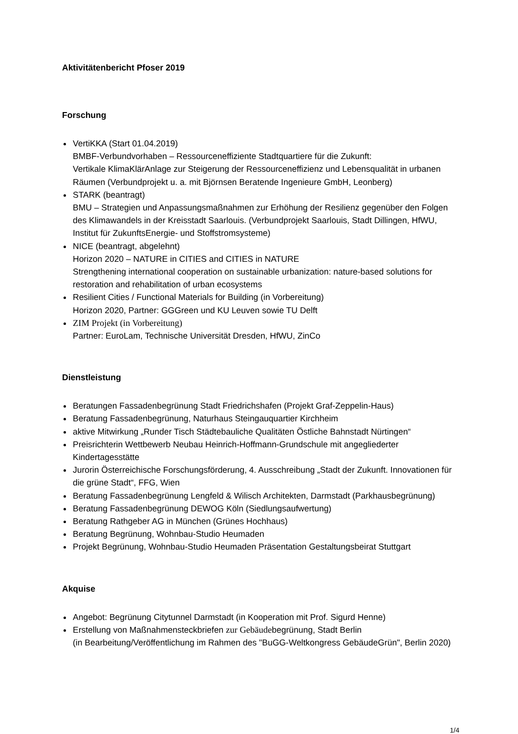Aktivitätenbericht Pfoser 2019
Forschung
VertiKKA (Start 01.04.2019)
BMBF-Verbundvorhaben – Ressourceneffiziente Stadtquartiere für die Zukunft:
Vertikale KlimaKlärAnlage zur Steigerung der Ressourceneffizienz und Lebensqualität in urbanen Räumen (Verbundprojekt u. a. mit Björnsen Beratende Ingenieure GmbH, Leonberg)
STARK (beantragt)
BMU – Strategien und Anpassungsmaßnahmen zur Erhöhung der Resilienz gegenüber den Folgen des Klimawandels in der Kreisstadt Saarlouis. (Verbundprojekt Saarlouis, Stadt Dillingen, HfWU, Institut für ZukunftsEnergie- und Stoffstromsysteme)
NICE (beantragt, abgelehnt)
Horizon 2020 – NATURE in CITIES and CITIES in NATURE
Strengthening international cooperation on sustainable urbanization: nature-based solutions for restoration and rehabilitation of urban ecosystems
Resilient Cities / Functional Materials for Building (in Vorbereitung)
Horizon 2020, Partner: GGGreen und KU Leuven sowie TU Delft
ZIM Projekt (in Vorbereitung)
Partner: EuroLam, Technische Universität Dresden, HfWU, ZinCo
Dienstleistung
Beratungen Fassadenbegrünung Stadt Friedrichshafen (Projekt Graf-Zeppelin-Haus)
Beratung Fassadenbegrünung, Naturhaus Steingauquartier Kirchheim
aktive Mitwirkung „Runder Tisch Städtebauliche Qualitäten Östliche Bahnstadt Nürtingen“
Preisrichterin Wettbewerb Neubau Heinrich-Hoffmann-Grundschule mit angegliederter Kindertagesstätte
Jurorin Österreichische Forschungsförderung, 4. Ausschreibung „Stadt der Zukunft. Innovationen für die grüne Stadt“, FFG, Wien
Beratung Fassadenbegrünung Lengfeld & Wilisch Architekten, Darmstadt (Parkhausbegrünung)
Beratung Fassadenbegrünung DEWOG Köln (Siedlungsaufwertung)
Beratung Rathgeber AG in München (Grünes Hochhaus)
Beratung Begrünung, Wohnbau-Studio Heumaden
Projekt Begrünung, Wohnbau-Studio Heumaden Präsentation Gestaltungsbeirat Stuttgart
Akquise
Angebot: Begrünung Citytunnel Darmstadt (in Kooperation mit Prof. Sigurd Henne)
Erstellung von Maßnahmensteckbriefen zur Gebäudebegrünung, Stadt Berlin
(in Bearbeitung/Veröffentlichung im Rahmen des "BuGG-Weltkongress GebäudeGrün", Berlin 2020)
1/4